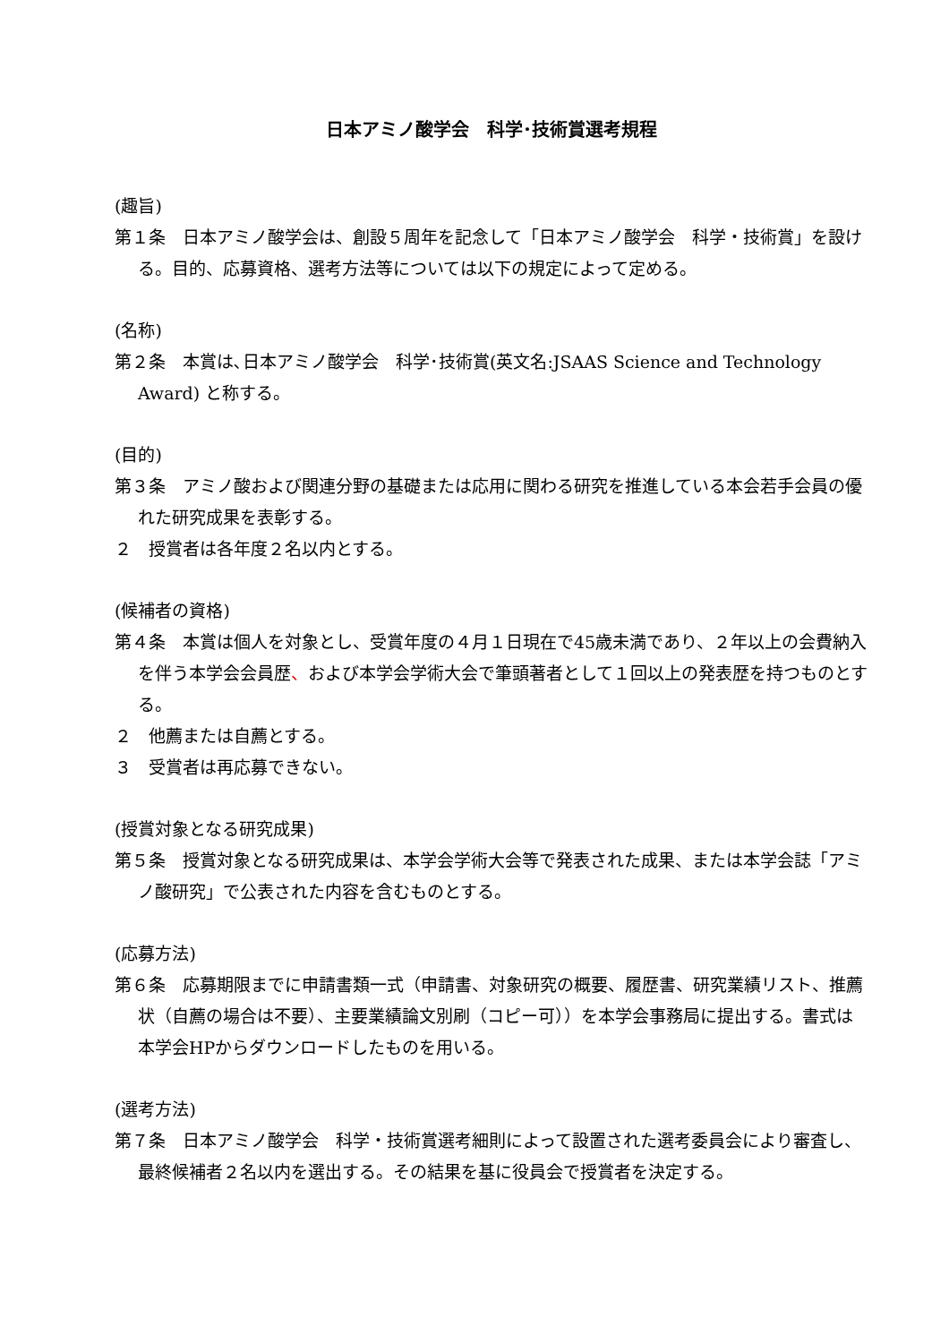日本アミノ酸学会　科学･技術賞選考規程
(趣旨)
第１条　日本アミノ酸学会は、創設５周年を記念して「日本アミノ酸学会　科学・技術賞」を設ける。目的、応募資格、選考方法等については以下の規定によって定める。
(名称)
第２条　本賞は､日本アミノ酸学会　科学･技術賞(英文名:JSAAS Science and Technology Award) と称する。
(目的)
第３条　アミノ酸および関連分野の基礎または応用に関わる研究を推進している本会若手会員の優れた研究成果を表彰する。
２　授賞者は各年度２名以内とする。
(候補者の資格)
第４条　本賞は個人を対象とし、受賞年度の４月１日現在で45歳未満であり、２年以上の会費納入を伴う本学会会員歴、および本学会学術大会で筆頭著者として１回以上の発表歴を持つものとする。
２　他薦または自薦とする。
３　受賞者は再応募できない。
(授賞対象となる研究成果)
第５条　授賞対象となる研究成果は、本学会学術大会等で発表された成果、または本学会誌「アミノ酸研究」で公表された内容を含むものとする。
(応募方法)
第６条　応募期限までに申請書類一式（申請書、対象研究の概要、履歴書、研究業績リスト、推薦状（自薦の場合は不要）、主要業績論文別刷（コピー可））を本学会事務局に提出する。書式は本学会HPからダウンロードしたものを用いる。
(選考方法)
第７条　日本アミノ酸学会　科学・技術賞選考細則によって設置された選考委員会により審査し、最終候補者２名以内を選出する。その結果を基に役員会で授賞者を決定する。